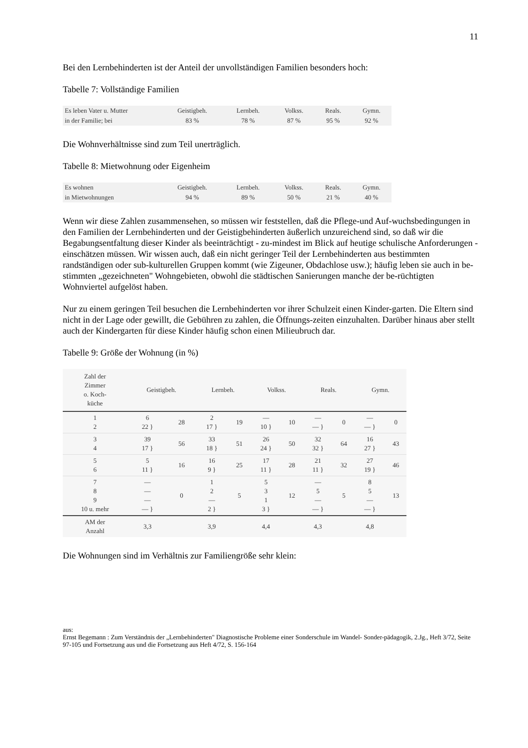11
Bei den Lernbehinderten ist der Anteil der unvollständigen Familien besonders hoch:
Tabelle 7: Vollständige Familien
| Es leben Vater u. Mutter | Geistigbeh. | Lernbeh. | Volkss. | Reals. | Gymn. |
| in der Familie; bei | 83 % | 78 % | 87 % | 95 % | 92 % |
Die Wohnverhältnisse sind zum Teil unerträglich.
Tabelle 8: Mietwohnung oder Eigenheim
| Es wohnen | Geistigbeh. | Lernbeh. | Volkss. | Reals. | Gymn. |
| in Mietwohnungen | 94 % | 89 % | 50 % | 21 % | 40 % |
Wenn wir diese Zahlen zusammensehen, so müssen wir feststellen, daß die Pflege-und Auf-wuchsbedingungen in den Familien der Lernbehinderten und der Geistigbehinderten äußerlich unzureichend sind, so daß wir die Begabungsentfaltung dieser Kinder als beeinträchtigt - zu-mindest im Blick auf heutige schulische Anforderungen - einschätzen müssen. Wir wissen auch, daß ein nicht geringer Teil der Lernbehinderten aus bestimmten randständigen oder sub-kulturellen Gruppen kommt (wie Zigeuner, Obdachlose usw.); häufig leben sie auch in be-stimmten „gezeichneten" Wohngebieten, obwohl die städtischen Sanierungen manche der be-rüchtigten Wohnviertel aufgelöst haben.
Nur zu einem geringen Teil besuchen die Lernbehinderten vor ihrer Schulzeit einen Kinder-garten. Die Eltern sind nicht in der Lage oder gewillt, die Gebühren zu zahlen, die Öffnungs-zeiten einzuhalten. Darüber hinaus aber stellt auch der Kindergarten für diese Kinder häufig schon einen Milieubruch dar.
Tabelle 9: Größe der Wohnung (in %)
| Zahl der Zimmer o. Koch- küche | Geistigbeh. | | Lernbeh. | | Volkss. | | Reals. | | Gymn. | |
| --- | --- | --- | --- | --- | --- | --- | --- | --- | --- | --- |
| 1 2 | 6 22 } | 28 | 2 17 } | 19 | — 10 } | 10 | — — } | 0 | — — } | 0 |
| 3 4 | 39 17 } | 56 | 33 18 } | 51 | 26 24 } | 50 | 32 32 } | 64 | 16 27 } | 43 |
| 5 6 | 5 11 } | 16 | 16 9 } | 25 | 17 11 } | 28 | 21 11 } | 32 | 27 19 } | 46 |
| 7 8 9 10 u. mehr | — — — — } | 0 | 1 2 — 2 } | 5 | 5 3 1 3 } | 12 | — 5 — — } | 5 | 8 5 — — } | 13 |
| AM der Anzahl | 3,3 | | 3,9 | | 4,4 | | 4,3 | | 4,8 | |
Die Wohnungen sind im Verhältnis zur Familiengröße sehr klein:
aus:
Ernst Begemann : Zum Verständnis der „Lernbehinderten" Diagnostische Probleme einer Sonderschule im Wandel- Sonder-pädagogik, 2.Jg., Heft 3/72, Seite 97-105 und Fortsetzung aus und die Fortsetzung aus Heft 4/72, S. 156-164